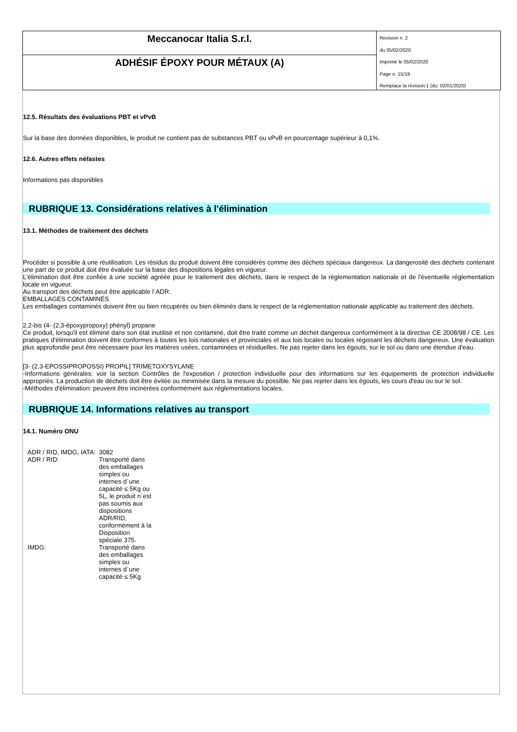Meccanocar Italia S.r.l.
ADHÉSIF ÉPOXY POUR MÉTAUX (A)
Revision n. 2
du 05/02/2020
Imprimè le 05/02/2020
Page n. 15/19
Remplace la révision:1 (du: 02/01/2020)
12.5. Résultats des évaluations PBT et vPvB
Sur la base des données disponibles, le produit ne contient pas de substances PBT ou vPvB en pourcentage supérieur à 0,1%.
12.6. Autres effets néfastes
Informations pas disponibles
RUBRIQUE 13. Considérations relatives à l'élimination
13.1. Méthodes de traitement des déchets
Procéder si possible à une réutilisation. Les résidus du produit doivent être considérés comme des déchets spéciaux dangereux. La dangerosité des déchets contenant une part de ce produit doit être évaluée sur la base des dispositions légales en vigueur.
L'élimination doit être confiée à une société agréée pour le traitement des déchets, dans le respect de la réglementation nationale et de l'éventuelle réglementation locale en vigueur.
Au transport des déchets peut être applicable l`ADR.
EMBALLAGES CONTAMINÉS
Les emballages contaminés doivent être ou bien récupérés ou bien éliminés dans le respect de la réglementation nationale applicable au traitement des déchets.
2,2-bis (4- (2,3-époxypropoxy) phényl) propane
Ce produit, lorsqu'il est éliminé dans son état inutilisé et non contaminé, doit être traité comme un déchet dangereux conformément à la directive CE 2008/98 / CE. Les pratiques d'élimination doivent être conformes à toutes les lois nationales et provinciales et aux lois locales ou locales régissant les déchets dangereux. Une évaluation plus approfondie peut être nécessaire pour les matières usées, contaminées et résiduelles. Ne pas rejeter dans les égouts, sur le sol ou dans une étendue d'eau.
[3- (2,3-EPOSSIPROPOSSI) PROPIL] TRIMETOXYSYLANE
-Informations générales: voir la section Contrôles de l'exposition / protection individuelle pour des informations sur les équipements de protection individuelle appropriés. La production de déchets doit être évitée ou minimisée dans la mesure du possible. Ne pas rejeter dans les égouts, les cours d'eau ou sur le sol.
-Méthodes d'élimination: peuvent être incinérées conformément aux réglementations locales.
RUBRIQUE 14. Informations relatives au transport
14.1. Numéro ONU
| ADR / RID, IMDG, IATA: | 3082 |
| ADR / RID: | Transporté dans des emballages simples ou internes d`une capacité ≤ 5Kg ou 5L, le produit n`est pas soumis aux dispositions ADR/RID, conformément à la Disposition spéciale 375. |
| IMDG: | Transporté dans des emballages simples ou internes d`une capacité ≤ 5Kg |